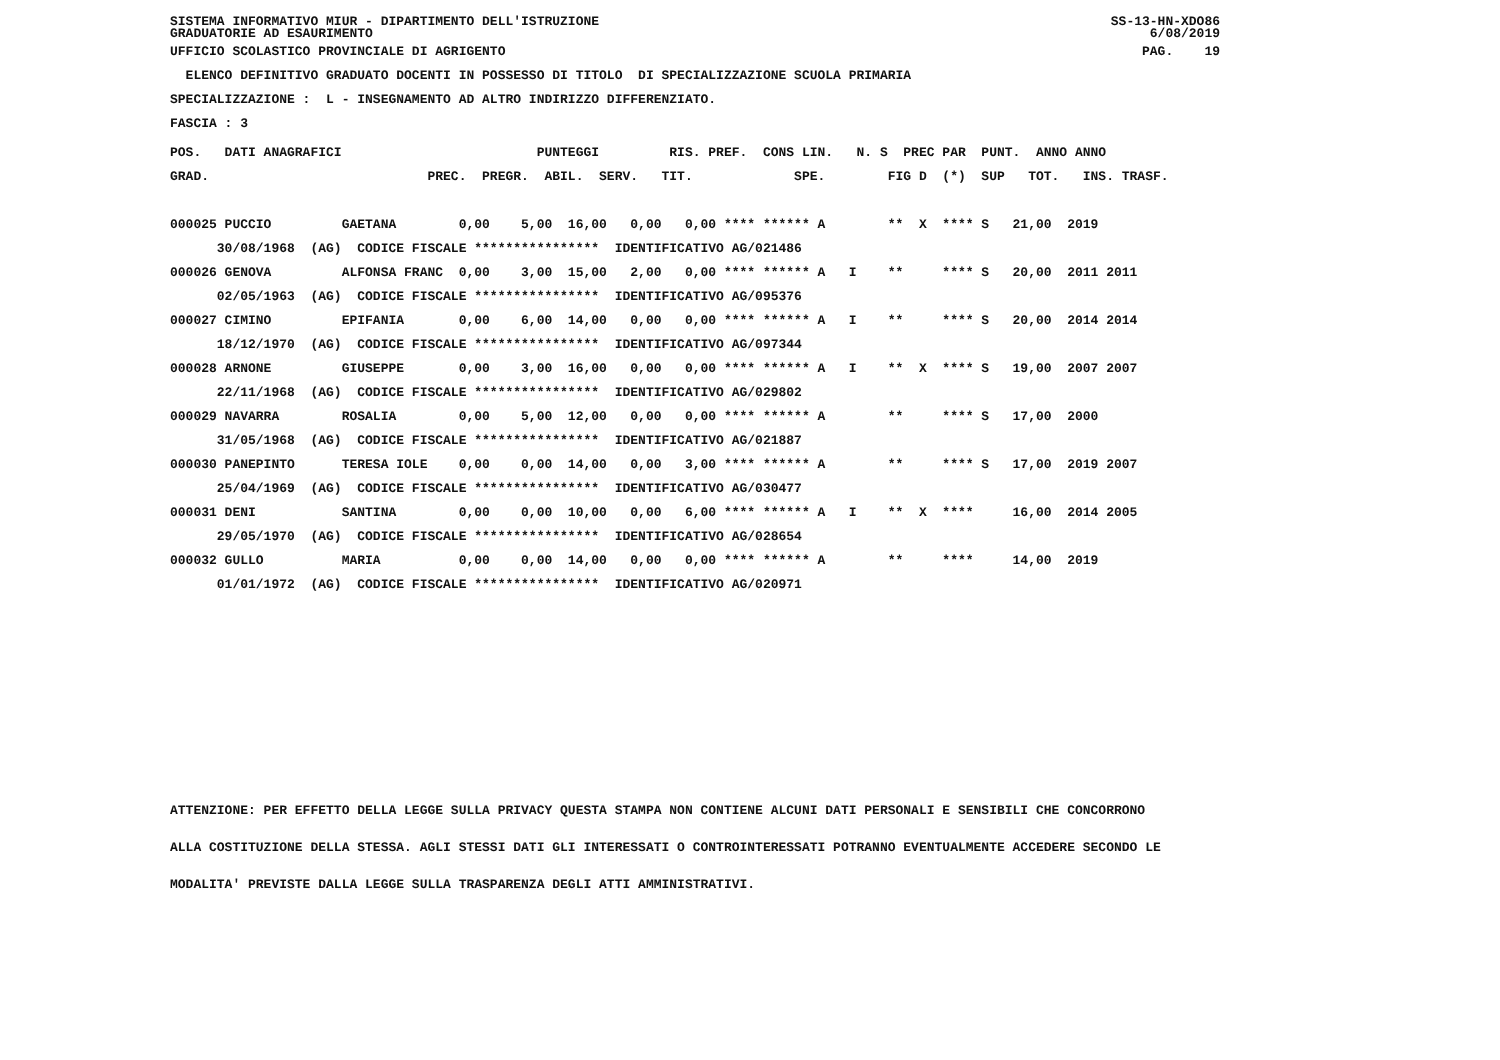SISTEMA INFORMATIVO MIUR - DIPARTIMENTO DELL'ISTRUZIONE GRADUATORIE AD ESAURIMENTO SS-13-HN-XDO86 6/08/2019
UFFICIO SCOLASTICO PROVINCIALE DI AGRIGENTO
PAG. 19
ELENCO DEFINITIVO GRADUATO DOCENTI IN POSSESSO DI TITOLO DI SPECIALIZZAZIONE SCUOLA PRIMARIA
SPECIALIZZAZIONE : L - INSEGNAMENTO AD ALTRO INDIRIZZO DIFFERENZIATO.
FASCIA : 3
| POS. DATI ANAGRAFICI PUNTEGGI RIS. PREF. CONS LIN. N. S PREC PAR PUNT. ANNO ANNO |
| --- |
| GRAD. PREC. PREGR. ABIL. SERV. TIT. SPE. FIG D (*) SUP TOT. INS. TRASF. |
| 000025 PUCCIO GAETANA 0,00 5,00 16,00 0,00 0,00 **** ****** A ** X **** S 21,00 2019 |
| 30/08/1968 (AG) CODICE FISCALE **************** IDENTIFICATIVO AG/021486 |
| 000026 GENOVA ALFONSA FRANC 0,00 3,00 15,00 2,00 0,00 **** ****** A I ** **** S 20,00 2011 2011 |
| 02/05/1963 (AG) CODICE FISCALE **************** IDENTIFICATIVO AG/095376 |
| 000027 CIMINO EPIFANIA 0,00 6,00 14,00 0,00 0,00 **** ****** A I ** **** S 20,00 2014 2014 |
| 18/12/1970 (AG) CODICE FISCALE **************** IDENTIFICATIVO AG/097344 |
| 000028 ARNONE GIUSEPPE 0,00 3,00 16,00 0,00 0,00 **** ****** A I ** X **** S 19,00 2007 2007 |
| 22/11/1968 (AG) CODICE FISCALE **************** IDENTIFICATIVO AG/029802 |
| 000029 NAVARRA ROSALIA 0,00 5,00 12,00 0,00 0,00 **** ****** A ** **** S 17,00 2000 |
| 31/05/1968 (AG) CODICE FISCALE **************** IDENTIFICATIVO AG/021887 |
| 000030 PANEPINTO TERESA IOLE 0,00 0,00 14,00 0,00 3,00 **** ****** A ** **** S 17,00 2019 2007 |
| 25/04/1969 (AG) CODICE FISCALE **************** IDENTIFICATIVO AG/030477 |
| 000031 DENI SANTINA 0,00 0,00 10,00 0,00 6,00 **** ****** A I ** X **** 16,00 2014 2005 |
| 29/05/1970 (AG) CODICE FISCALE **************** IDENTIFICATIVO AG/028654 |
| 000032 GULLO MARIA 0,00 0,00 14,00 0,00 0,00 **** ****** A ** **** 14,00 2019 |
| 01/01/1972 (AG) CODICE FISCALE **************** IDENTIFICATIVO AG/020971 |
ATTENZIONE: PER EFFETTO DELLA LEGGE SULLA PRIVACY QUESTA STAMPA NON CONTIENE ALCUNI DATI PERSONALI E SENSIBILI CHE CONCORRONO ALLA COSTITUZIONE DELLA STESSA. AGLI STESSI DATI GLI INTERESSATI O CONTROINTERESSATI POTRANNO EVENTUALMENTE ACCEDERE SECONDO LE MODALITA' PREVISTE DALLA LEGGE SULLA TRASPARENZA DEGLI ATTI AMMINISTRATIVI.